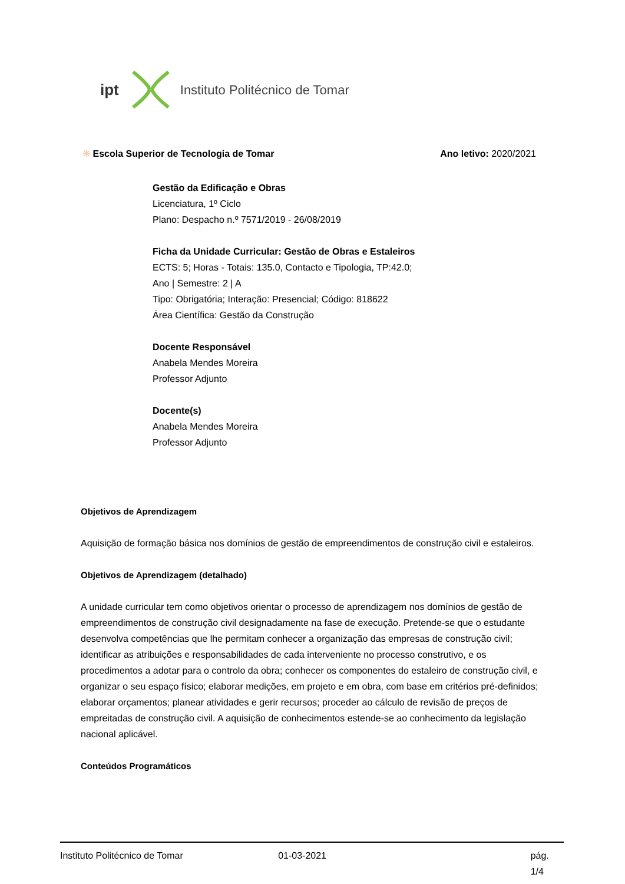ipt Instituto Politécnico de Tomar
❋ Escola Superior de Tecnologia de Tomar Ano letivo: 2020/2021
Gestão da Edificação e Obras
Licenciatura, 1º Ciclo
Plano: Despacho n.º 7571/2019 - 26/08/2019
Ficha da Unidade Curricular: Gestão de Obras e Estaleiros
ECTS: 5; Horas - Totais: 135.0, Contacto e Tipologia, TP:42.0;
Ano | Semestre: 2 | A
Tipo: Obrigatória; Interação: Presencial; Código: 818622
Área Científica: Gestão da Construção
Docente Responsável
Anabela Mendes Moreira
Professor Adjunto
Docente(s)
Anabela Mendes Moreira
Professor Adjunto
Objetivos de Aprendizagem
Aquisição de formação básica nos domínios de gestão de empreendimentos de construção civil e estaleiros.
Objetivos de Aprendizagem (detalhado)
A unidade curricular tem como objetivos orientar o processo de aprendizagem nos domínios de gestão de empreendimentos de construção civil designadamente na fase de execução. Pretende-se que o estudante desenvolva competências que lhe permitam conhecer a organização das empresas de construção civil; identificar as atribuições e responsabilidades de cada interveniente no processo construtivo, e os procedimentos a adotar para o controlo da obra; conhecer os componentes do estaleiro de construção civil, e organizar o seu espaço físico; elaborar medições, em projeto e em obra, com base em critérios pré-definidos; elaborar orçamentos; planear atividades e gerir recursos; proceder ao cálculo de revisão de preços de empreitadas de construção civil. A aquisição de conhecimentos estende-se ao conhecimento da legislação nacional aplicável.
Conteúdos Programáticos
Instituto Politécnico de Tomar 01-03-2021 pág. 1/4